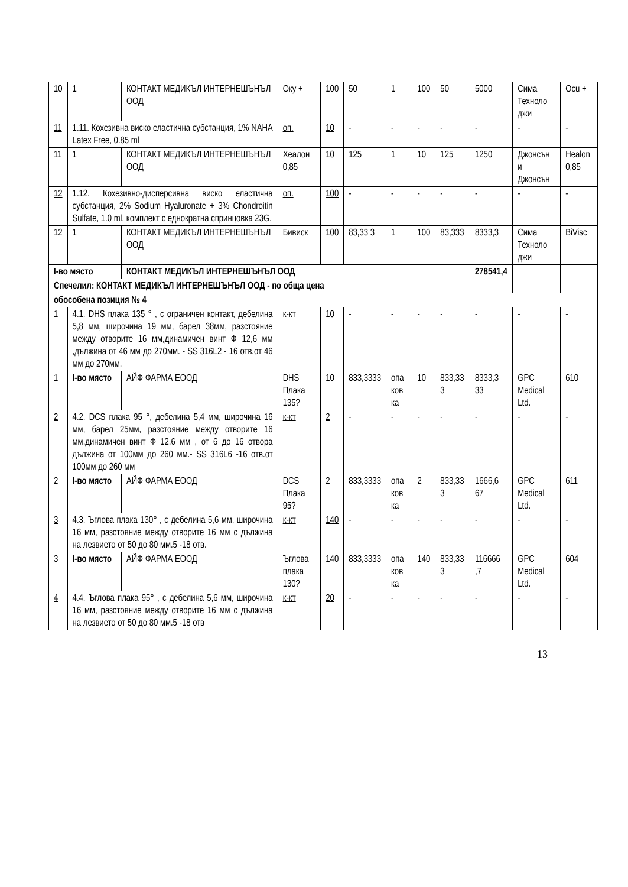| 10 | 1 | КОНТАКТ МЕДИКЪЛ ИНТЕРНЕШЪНЪЛ ООД | Оку + | | 100 | 50 | 1 | 100 | 50 | 5000 | Сима Техноло джи | Ocu + |
| 11 | 1.11. Кохезивна виско еластична субстанция, 1% NAHA Latex Free, 0.85 ml | | | оп. | 10 | - | - | - | - | - | - | - |
| 11 | 1 | КОНТАКТ МЕДИКЪЛ ИНТЕРНЕШЪНЪЛ ООД | Хеалон 0,85 | | 10 | 125 | 1 | 10 | 125 | 1250 | Джонсън и Джонсън | Healon 0,85 |
| 12 | 1.12. Кохезивно-дисперсивна виско еластична субстанция, 2% Sodium Hyaluronate + 3% Chondroitin Sulfate, 1.0 ml, комплект с еднократна спринцовка 23G. | | | оп. | 100 | - | - | - | - | - | - | - |
| 12 | 1 | КОНТАКТ МЕДИКЪЛ ИНТЕРНЕШЪНЪЛ ООД | Бивиск | | 100 | 83,33 3 | 1 | 100 | 83,333 | 8333,3 | Сима Техноло джи | BiVisc |
| I-во място | | КОНТАКТ МЕДИКЪЛ ИНТЕРНЕШЪНЪЛ ООД | | | | | | | | 278541,4 | | |
| Спечелил: КОНТАКТ МЕДИКЪЛ ИНТЕРНЕШЪНЪЛ ООД - по обща цена | | | | | | | | | | | | |
| обособена позиция № 4 | | | | | | | | | | | | |
| 1 | 4.1. DHS плака 135 ° , с ограничен контакт, дебелина 5,8 мм, широчина 19 мм, барел 38мм, разстояние между отворите 16 мм,динамичен винт Ф 12,6 мм ,дължина от 46 мм до 270мм. - SS 316L2 - 16 отв.от 46 мм до 270мм. | | | к-кт | 10 | - | - | - | - | - | - | - |
| 1 | I-во място | АЙФ ФАРМА ЕООД | DHS Плака 135? | | 10 | 833,3333 | опа ков ка | 10 | 833,33 3 | 8333,3 33 | GPC Medical Ltd. | 610 |
| 2 | 4.2. DCS плака 95 °, дебелина 5,4 мм, широчина 16 мм, барел 25мм, разстояние между отворите 16 мм,динамичен винт Ф 12,6 мм , от 6 до 16 отвора дължина от 100мм до 260 мм.- SS 316L6 -16 отв.от 100мм до 260 мм | | | к-кт | 2 | - | - | - | - | - | - | - |
| 2 | I-во място | АЙФ ФАРМА ЕООД | DCS Плака 95? | | 2 | 833,3333 | опа ков ка | 2 | 833,33 3 | 1666,6 67 | GPC Medical Ltd. | 611 |
| 3 | 4.3. Ъглова плака 130° , с дебелина 5,6 мм, широчина 16 мм, разстояние между отворите 16 мм с дължина на лезвието от 50 до 80 мм.5 -18 отв. | | | к-кт | 140 | - | - | - | - | - | - | - |
| 3 | I-во място | АЙФ ФАРМА ЕООД | Ъглова плака 130? | | 140 | 833,3333 | опа ков ка | 140 | 833,33 3 | 116666 ,7 | GPC Medical Ltd. | 604 |
| 4 | 4.4. Ъглова плака 95° , с дебелина 5,6 мм, широчина 16 мм, разстояние между отворите 16 мм с дължина на лезвието от 50 до 80 мм.5 -18 отв | | | к-кт | 20 | - | - | - | - | - | - | - |
13